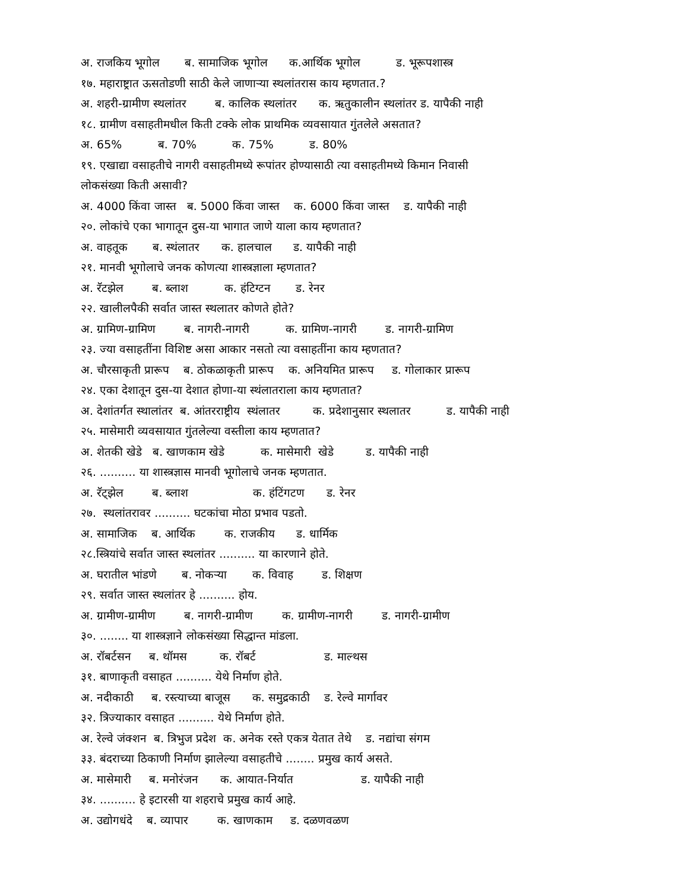अ. राजकिय भूगोल ब. सामाजिक भूगोल क.आर्थिक भूगोल ड. भूरूपशास्त्र
१७. महाराष्ट्रात ऊसतोडणी साठी केले जाणाऱ्या स्थलांतरास काय म्हणतात.?
अ. शहरी-ग्रामीण स्थलांतर ब. कालिक स्थलांतर क. ऋतुकालीन स्थलांतर ड. यापैकी नाही
१८. ग्रामीण वसाहतीमधील किती टक्के लोक प्राथमिक व्यवसायात गुंतलेले असतात?
अ. 65% ब. 70% क. 75% ड. 80%
१९. एखाद्या वसाहतीचे नागरी वसाहतीमध्ये रूपांतर होण्यासाठी त्या वसाहतीमध्ये किमान निवासी
लोकसंख्या किती असावी?
अ. 4000 किंवा जास्त ब. 5000 किंवा जास्त क. 6000 किंवा जास्त ड. यापैकी नाही
२०. लोकांचे एका भागातून दुस-या भागात जाणे याला काय म्हणतात?
अ. वाहतूक ब. स्थंलातर क. हालचाल ड. यापैकी नाही
२१. मानवी भूगोलाचे जनक कोणत्या शास्त्रज्ञाला म्हणतात?
अ. रॅटझेल ब. ब्लाश क. हंटिग्टन ड. रेनर
२२. खालीलपैकी सर्वात जास्त स्थलातर कोणते होते?
अ. ग्रामिण-ग्रामिण ब. नागरी-नागरी क. ग्रामिण-नागरी ड. नागरी-ग्रामिण
२३. ज्या वसाहतींना विशिष्ट असा आकार नसतो त्या वसाहतींना काय म्हणतात?
अ. चौरसाकृती प्रारूप ब. ठोकळाकृती प्रारूप क. अनियमित प्रारूप ड. गोलाकार प्रारूप
२४. एका देशातून दुस-या देशात होणा-या स्थंलातराला काय म्हणतात?
अ. देशांतर्गत स्थालांतर ब. आंतरराष्ट्रीय स्थंलातर क. प्रदेशानुसार स्थलातर ड. यापैकी नाही
२५. मासेमारी व्यवसायात गुंतलेल्या वस्तीला काय म्हणतात?
अ. शेतकी खेडे ब. खाणकाम खेडे क. मासेमारी खेडे ड. यापैकी नाही
२६. .......... या शास्त्रज्ञास मानवी भूगोलाचे जनक म्हणतात.
अ. रॅट्झेल ब. ब्लाश क. हंटिंगटण ड. रेनर
२७. स्थलांतरावर .......... घटकांचा मोठा प्रभाव पडतो.
अ. सामाजिक ब. आर्थिक क. राजकीय ड. धार्मिक
२८.स्त्रियांचे सर्वात जास्त स्थलांतर .......... या कारणाने होते.
अ. घरातील भांडणे ब. नोकऱ्या क. विवाह ड. शिक्षण
२९. सर्वात जास्त स्थलांतर हे .......... होय.
अ. ग्रामीण-ग्रामीण ब. नागरी-ग्रामीण क. ग्रामीण-नागरी ड. नागरी-ग्रामीण
३०. ........ या शास्त्रज्ञाने लोकसंख्या सिद्धान्त मांडला.
अ. रॉबर्टसन ब. थॉमस क. रॉबर्ट ड. माल्थस
३१. बाणाकृती वसाहत .......... येथे निर्माण होते.
अ. नदीकाठी ब. रस्त्याच्या बाजूस क. समुद्रकाठी ड. रेल्वे मार्गावर
३२. त्रिज्याकार वसाहत .......... येथे निर्माण होते.
अ. रेल्वे जंक्शन ब. त्रिभुज प्रदेश क. अनेक रस्ते एकत्र येतात तेथे ड. नद्यांचा संगम
३३. बंदराच्या ठिकाणी निर्माण झालेल्या वसाहतीचे ........ प्रमुख कार्य असते.
अ. मासेमारी ब. मनोरंजन क. आयात-निर्यात ड. यापैकी नाही
३४. .......... हे इटारसी या शहराचे प्रमुख कार्य आहे.
अ. उद्योगधंदे ब. व्यापार क. खाणकाम ड. दळणवळण